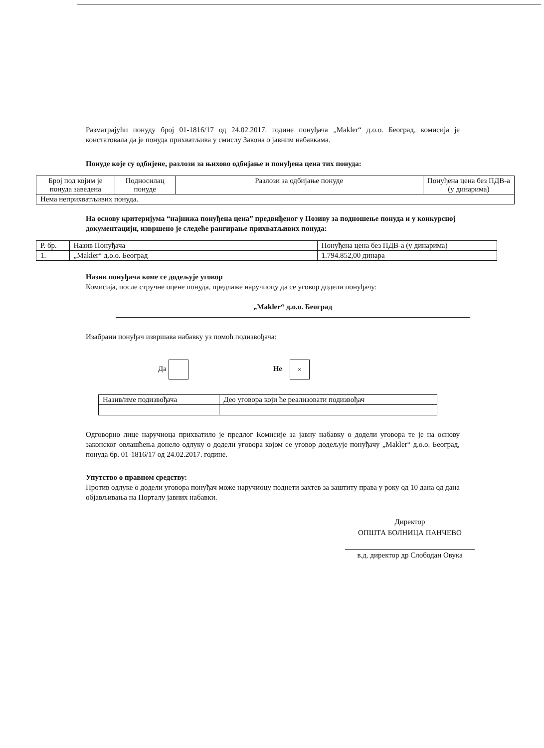Разматрајући понуду број 01-1816/17 од 24.02.2017. године понуђача „Makler“ д.о.о. Београд, комисија је констатовала да је понуда прихватљива у смислу Закона о јавним набавкама.
Понуде које су одбијене, разлози за њихово одбијање и понуђена цена тих понуда:
| Број под којим је понуда заведена | Подносилац понуде | Разлози за одбијање понуде | Понуђена цена без ПДВ-а (у динарима) |
| --- | --- | --- | --- |
| Нема неприхватљивих понуда. | | | |
На основу критеријума “најнижа понуђена цена” предвиђеног у Позиву за подношење понуда и у конкурсној документацији, извршено је следеће рангирање прихватљивих понуда:
| Р. бр. | Назив Понуђача | Понуђена цена без ПДВ-а (у динарима) |
| --- | --- | --- |
| 1. | „Makler“ д.о.о. Београд | 1.794.852,00 динара |
Назив понуђача коме се додељује уговор
Комисија, после стручне оцене понуда, предлаже наручиоцу да се уговор додели понуђачу:
„Makler“ д.о.о. Београд
Изабрани понуђач извршава набавку уз помоћ подизвођача:
Да Не ×
| Назив/име подизвођача | Део уговора који ће реализовати подизвођач |
Одговорно лице наручиоца прихватило је предлог Комисије за јавну набавку о додели уговора те је на основу законског овлашћења донело одлуку о додели уговора којом се уговор додељује понуђачу „Makler“ д.о.о. Београд, понуда бр. 01-1816/17 од 24.02.2017. године.
Упутство о правном средству:
Против одлуке о додели уговора понуђач може наручиоцу поднети захтев за заштиту права у року од 10 дана од дана објављивања на Порталу јавних набавки.
Директор
ОПШТА БОЛНИЦА ПАНЧЕВО
в.д. директор др Слободан Овука